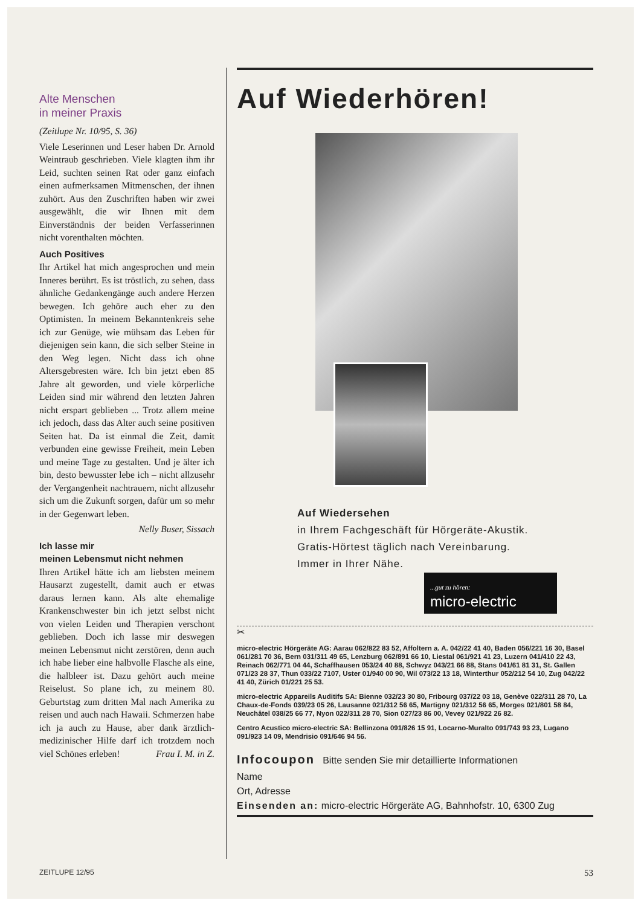Alte Menschen
in meiner Praxis
(Zeitlupe Nr. 10/95, S. 36)
Viele Leserinnen und Leser haben Dr. Arnold Weintraub geschrieben. Viele klagten ihm ihr Leid, suchten seinen Rat oder ganz einfach einen aufmerksamen Mitmenschen, der ihnen zuhört. Aus den Zuschriften haben wir zwei ausgewählt, die wir Ihnen mit dem Einverständnis der beiden Verfasserinnen nicht vorenthalten möchten.
Auch Positives
Ihr Artikel hat mich angesprochen und mein Inneres berührt. Es ist tröstlich, zu sehen, dass ähnliche Gedankengänge auch andere Herzen bewegen. Ich gehöre auch eher zu den Optimisten. In meinem Bekanntenkreis sehe ich zur Genüge, wie mühsam das Leben für diejenigen sein kann, die sich selber Steine in den Weg legen. Nicht dass ich ohne Altersgebresten wäre. Ich bin jetzt eben 85 Jahre alt geworden, und viele körperliche Leiden sind mir während den letzten Jahren nicht erspart geblieben ... Trotz allem meine ich jedoch, dass das Alter auch seine positiven Seiten hat. Da ist einmal die Zeit, damit verbunden eine gewisse Freiheit, mein Leben und meine Tage zu gestalten. Und je älter ich bin, desto bewusster lebe ich – nicht allzusehr der Vergangenheit nachtrauern, nicht allzusehr sich um die Zukunft sorgen, dafür um so mehr in der Gegenwart leben.
Nelly Buser, Sissach
Ich lasse mir
meinen Lebensmut nicht nehmen
Ihren Artikel hätte ich am liebsten meinem Hausarzt zugestellt, damit auch er etwas daraus lernen kann. Als alte ehemalige Krankenschwester bin ich jetzt selbst nicht von vielen Leiden und Therapien verschont geblieben. Doch ich lasse mir deswegen meinen Lebensmut nicht zerstören, denn auch ich habe lieber eine halbvolle Flasche als eine, die halbleer ist. Dazu gehört auch meine Reiselust. So plane ich, zu meinem 80. Geburtstag zum dritten Mal nach Amerika zu reisen und auch nach Hawaii. Schmerzen habe ich ja auch zu Hause, aber dank ärztlich-medizinischer Hilfe darf ich trotzdem noch viel Schönes erleben! Frau I. M. in Z.
Auf Wiederhören!
Auf Wiedersehen
in Ihrem Fachgeschäft für Hörgeräte-Akustik.
Gratis-Hörtest täglich nach Vereinbarung.
Immer in Ihrer Nähe.
...gut zu hören:
micro-electric
✂
micro-electric Hörgeräte AG: Aarau 062/822 83 52, Affoltern a. A. 042/22 41 40, Baden 056/221 16 30, Basel 061/281 70 36, Bern 031/311 49 65, Lenzburg 062/891 66 10, Liestal 061/921 41 23, Luzern 041/410 22 43, Reinach 062/771 04 44, Schaffhausen 053/24 40 88, Schwyz 043/21 66 88, Stans 041/61 81 31, St. Gallen 071/23 28 37, Thun 033/22 7107, Uster 01/940 00 90, Wil 073/22 13 18, Winterthur 052/212 54 10, Zug 042/22 41 40, Zürich 01/221 25 53.
micro-electric Appareils Auditifs SA: Bienne 032/23 30 80, Fribourg 037/22 03 18, Genève 022/311 28 70, La Chaux-de-Fonds 039/23 05 26, Lausanne 021/312 56 65, Martigny 021/312 56 65, Morges 021/801 58 84, Neuchâtel 038/25 66 77, Nyon 022/311 28 70, Sion 027/23 86 00, Vevey 021/922 26 82.
Centro Acustico micro-electric SA: Bellinzona 091/826 15 91, Locarno-Muralto 091/743 93 23, Lugano 091/923 14 09, Mendrisio 091/646 94 56.
Infocoupon Bitte senden Sie mir detaillierte Informationen
Name
Ort, Adresse
Einsenden an: micro-electric Hörgeräte AG, Bahnhofstr. 10, 6300 Zug
ZEITLUPE 12/95 53